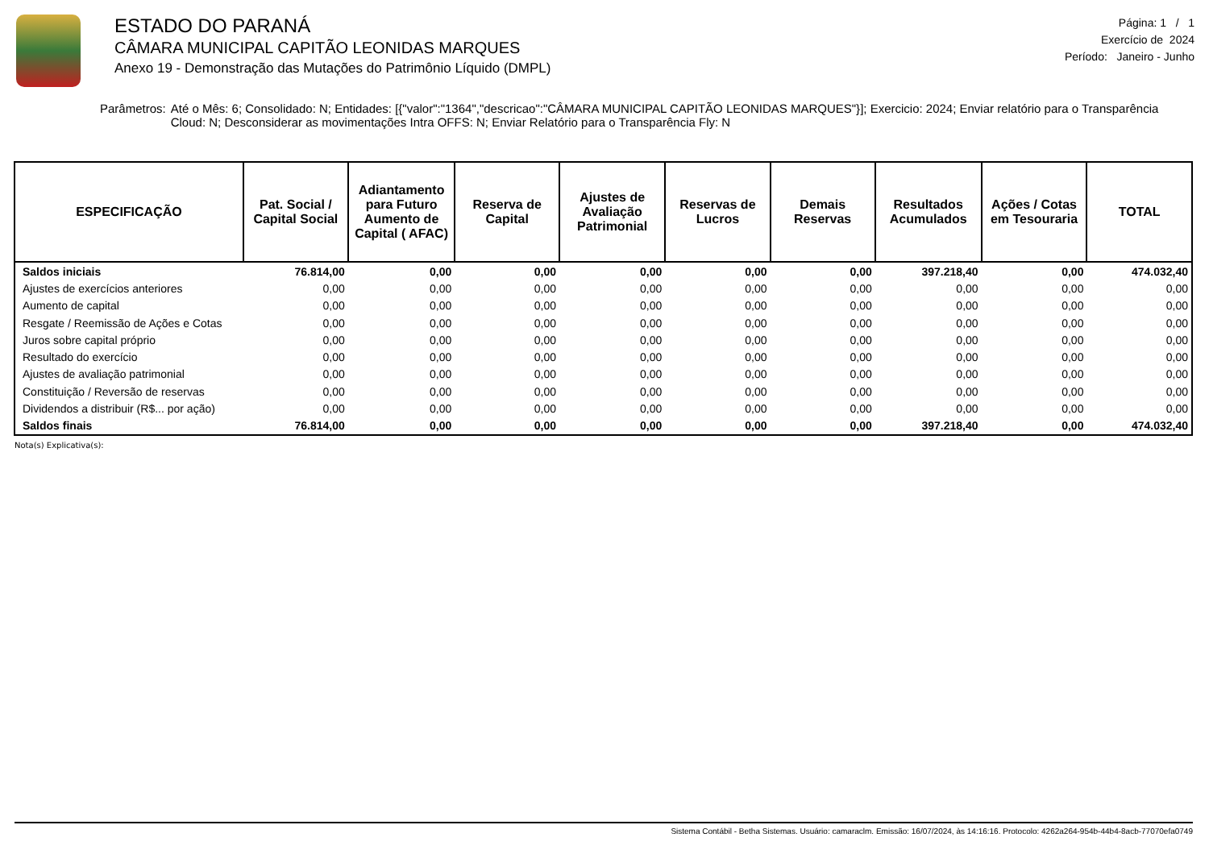ESTADO DO PARANÁ
CÂMARA MUNICIPAL CAPITÃO LEONIDAS MARQUES
Anexo 19 - Demonstração das Mutações do Patrimônio Líquido (DMPL)
Página: 1 / 1
Exercício de 2024
Período: Janeiro - Junho
Parâmetros: Até o Mês: 6; Consolidado: N; Entidades: [{"valor":"1364","descricao":"CÂMARA MUNICIPAL CAPITÃO LEONIDAS MARQUES"}]; Exercicio: 2024; Enviar relatório para o Transparência Cloud: N; Desconsiderar as movimentações Intra OFFS: N; Enviar Relatório para o Transparência Fly: N
| ESPECIFICAÇÃO | Pat. Social / Capital Social | Adiantamento para Futuro Aumento de Capital ( AFAC) | Reserva de Capital | Ajustes de Avaliação Patrimonial | Reservas de Lucros | Demais Reservas | Resultados Acumulados | Ações / Cotas em Tesouraria | TOTAL |
| --- | --- | --- | --- | --- | --- | --- | --- | --- | --- |
| Saldos iniciais | 76.814,00 | 0,00 | 0,00 | 0,00 | 0,00 | 0,00 | 397.218,40 | 0,00 | 474.032,40 |
| Ajustes de exercícios anteriores | 0,00 | 0,00 | 0,00 | 0,00 | 0,00 | 0,00 | 0,00 | 0,00 | 0,00 |
| Aumento de capital | 0,00 | 0,00 | 0,00 | 0,00 | 0,00 | 0,00 | 0,00 | 0,00 | 0,00 |
| Resgate / Reemissão de Ações e Cotas | 0,00 | 0,00 | 0,00 | 0,00 | 0,00 | 0,00 | 0,00 | 0,00 | 0,00 |
| Juros sobre capital próprio | 0,00 | 0,00 | 0,00 | 0,00 | 0,00 | 0,00 | 0,00 | 0,00 | 0,00 |
| Resultado do exercício | 0,00 | 0,00 | 0,00 | 0,00 | 0,00 | 0,00 | 0,00 | 0,00 | 0,00 |
| Ajustes de avaliação patrimonial | 0,00 | 0,00 | 0,00 | 0,00 | 0,00 | 0,00 | 0,00 | 0,00 | 0,00 |
| Constituição / Reversão de reservas | 0,00 | 0,00 | 0,00 | 0,00 | 0,00 | 0,00 | 0,00 | 0,00 | 0,00 |
| Dividendos a distribuir (R$... por ação) | 0,00 | 0,00 | 0,00 | 0,00 | 0,00 | 0,00 | 0,00 | 0,00 | 0,00 |
| Saldos finais | 76.814,00 | 0,00 | 0,00 | 0,00 | 0,00 | 0,00 | 397.218,40 | 0,00 | 474.032,40 |
Nota(s) Explicativa(s):
Sistema Contábil - Betha Sistemas. Usuário: camaraclm. Emissão: 16/07/2024, às 14:16:16. Protocolo: 4262a264-954b-44b4-8acb-77070efa0749